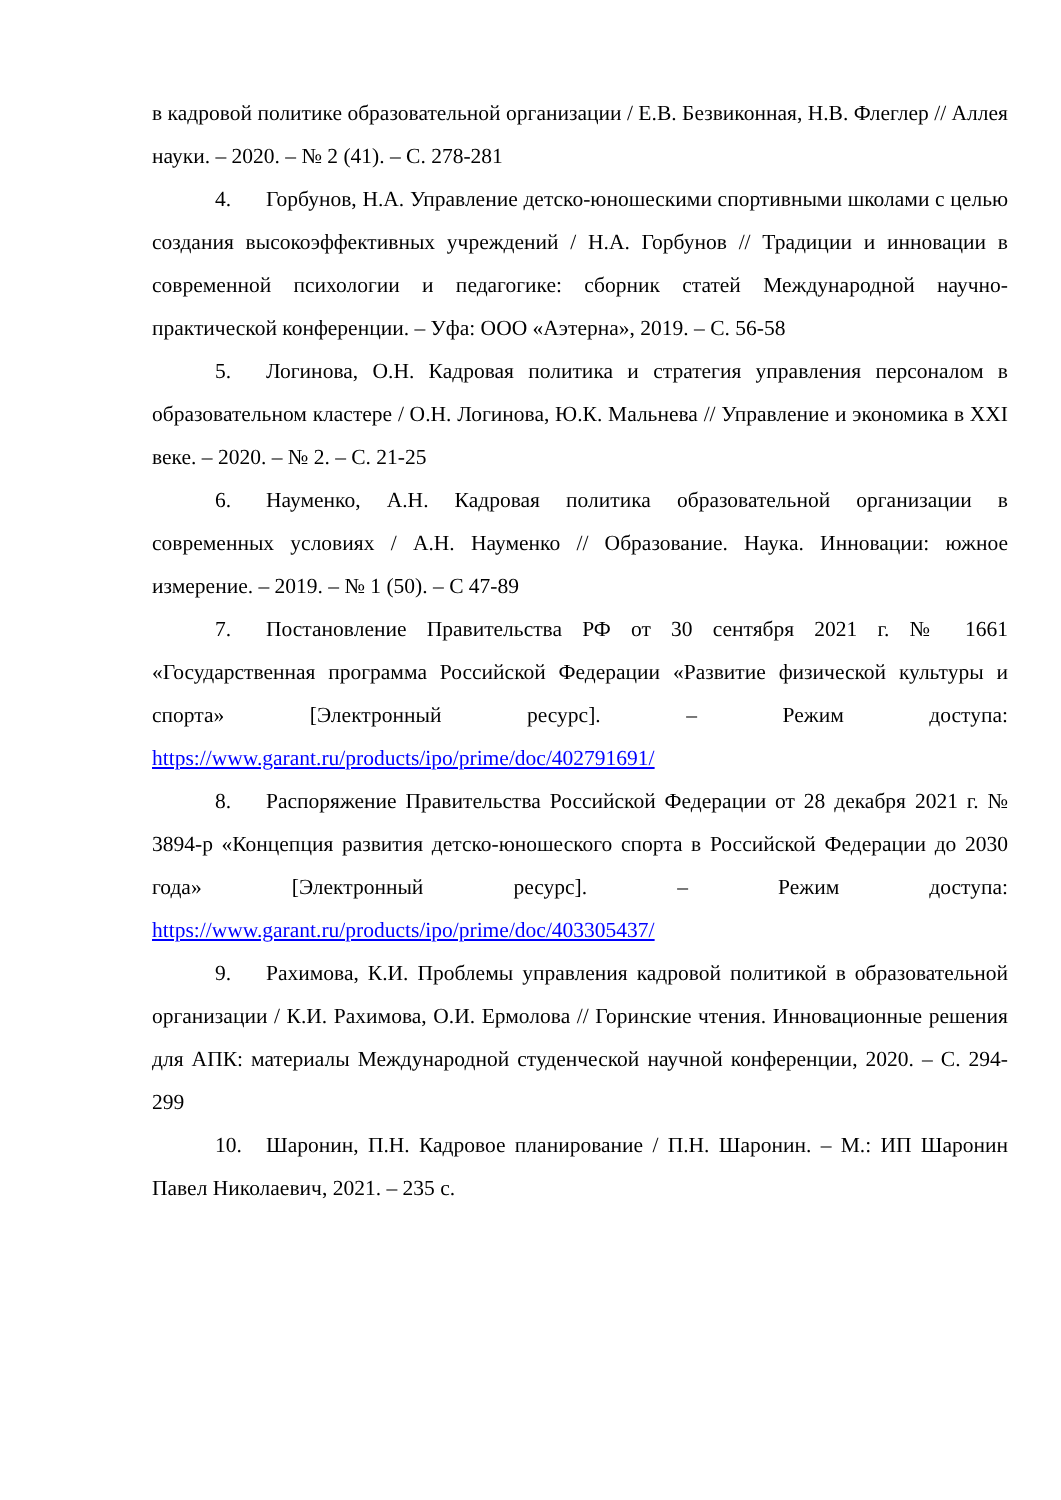в кадровой политике образовательной организации / Е.В. Безвиконная, Н.В. Флеглер // Аллея науки. – 2020. – № 2 (41). – С. 278-281
4. Горбунов, Н.А. Управление детско-юношескими спортивными школами с целью создания высокоэффективных учреждений / Н.А. Горбунов // Традиции и инновации в современной психологии и педагогике: сборник статей Международной научно-практической конференции. – Уфа: ООО «Аэтерна», 2019. – С. 56-58
5. Логинова, О.Н. Кадровая политика и стратегия управления персоналом в образовательном кластере / О.Н. Логинова, Ю.К. Мальнева // Управление и экономика в XXI веке. – 2020. – № 2. – С. 21-25
6. Науменко, А.Н. Кадровая политика образовательной организации в современных условиях / А.Н. Науменко // Образование. Наука. Инновации: южное измерение. – 2019. – № 1 (50). – С 47-89
7. Постановление Правительства РФ от 30 сентября 2021 г. № 1661 «Государственная программа Российской Федерации «Развитие физической культуры и спорта» [Электронный ресурс]. – Режим доступа: https://www.garant.ru/products/ipo/prime/doc/402791691/
8. Распоряжение Правительства Российской Федерации от 28 декабря 2021 г. № 3894-р «Концепция развития детско-юношеского спорта в Российской Федерации до 2030 года» [Электронный ресурс]. – Режим доступа: https://www.garant.ru/products/ipo/prime/doc/403305437/
9. Рахимова, К.И. Проблемы управления кадровой политикой в образовательной организации / К.И. Рахимова, О.И. Ермолова // Горинские чтения. Инновационные решения для АПК: материалы Международной студенческой научной конференции, 2020. – С. 294-299
10. Шаронин, П.Н. Кадровое планирование / П.Н. Шаронин. – М.: ИП Шаронин Павел Николаевич, 2021. – 235 с.